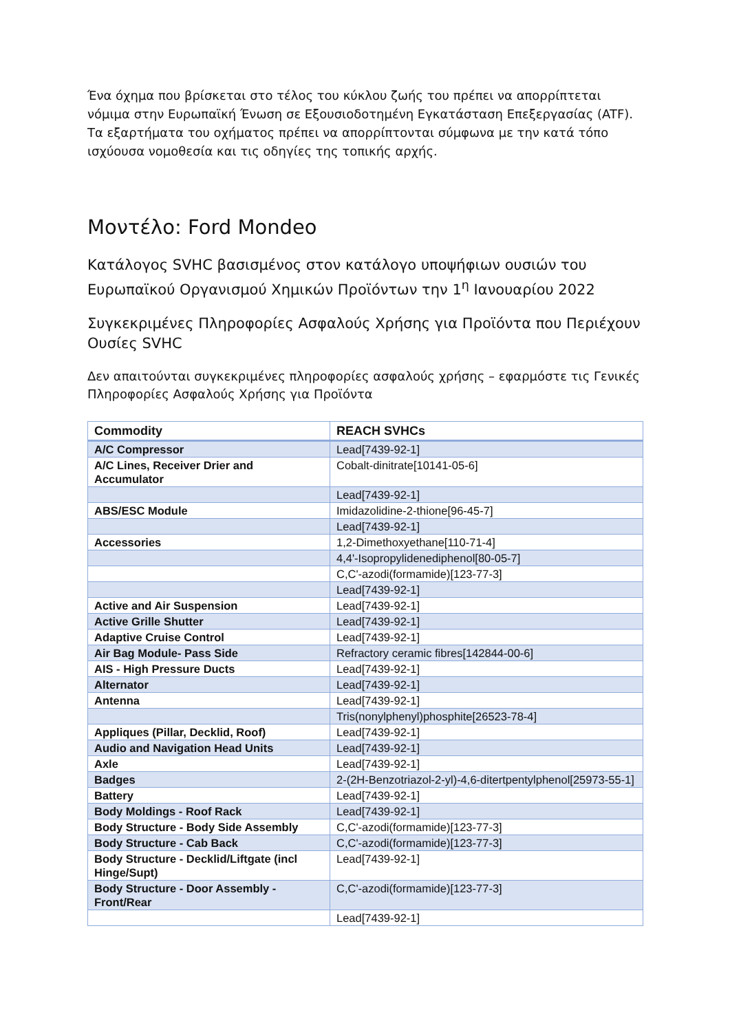Ένα όχημα που βρίσκεται στο τέλος του κύκλου ζωής του πρέπει να απορρίπτεται νόμιμα στην Ευρωπαϊκή Ένωση σε Εξουσιοδοτημένη Εγκατάσταση Επεξεργασίας (ATF). Τα εξαρτήματα του οχήματος πρέπει να απορρίπτονται σύμφωνα με την κατά τόπο ισχύουσα νομοθεσία και τις οδηγίες της τοπικής αρχής.
Μοντέλο: Ford Mondeo
Κατάλογος SVHC βασισμένος στον κατάλογο υποψήφιων ουσιών του Ευρωπαϊκού Οργανισμού Χημικών Προϊόντων την 1<sup>η</sup> Ιανουαρίου 2022
Συγκεκριμένες Πληροφορίες Ασφαλούς Χρήσης για Προϊόντα που Περιέχουν Ουσίες SVHC
Δεν απαιτούνται συγκεκριμένες πληροφορίες ασφαλούς χρήσης – εφαρμόστε τις Γενικές Πληροφορίες Ασφαλούς Χρήσης για Προϊόντα
| Commodity | REACH SVHCs |
| --- | --- |
| A/C Compressor | Lead[7439-92-1] |
| A/C Lines, Receiver Drier and Accumulator | Cobalt-dinitrate[10141-05-6] |
| | Lead[7439-92-1] |
| ABS/ESC Module | Imidazolidine-2-thione[96-45-7] |
| | Lead[7439-92-1] |
| Accessories | 1,2-Dimethoxyethane[110-71-4] |
| | 4,4'-Isopropylidenediphenol[80-05-7] |
| | C,C'-azodi(formamide)[123-77-3] |
| | Lead[7439-92-1] |
| Active and Air Suspension | Lead[7439-92-1] |
| Active Grille Shutter | Lead[7439-92-1] |
| Adaptive Cruise Control | Lead[7439-92-1] |
| Air Bag Module- Pass Side | Refractory ceramic fibres[142844-00-6] |
| AIS - High Pressure Ducts | Lead[7439-92-1] |
| Alternator | Lead[7439-92-1] |
| Antenna | Lead[7439-92-1] |
| | Tris(nonylphenyl)phosphite[26523-78-4] |
| Appliques (Pillar, Decklid, Roof) | Lead[7439-92-1] |
| Audio and Navigation Head Units | Lead[7439-92-1] |
| Axle | Lead[7439-92-1] |
| Badges | 2-(2H-Benzotriazol-2-yl)-4,6-ditertpentylphenol[25973-55-1] |
| Battery | Lead[7439-92-1] |
| Body Moldings - Roof Rack | Lead[7439-92-1] |
| Body Structure - Body Side Assembly | C,C'-azodi(formamide)[123-77-3] |
| Body Structure - Cab Back | C,C'-azodi(formamide)[123-77-3] |
| Body Structure - Decklid/Liftgate (incl Hinge/Supt) | Lead[7439-92-1] |
| Body Structure - Door Assembly - Front/Rear | C,C'-azodi(formamide)[123-77-3] |
| | Lead[7439-92-1] |